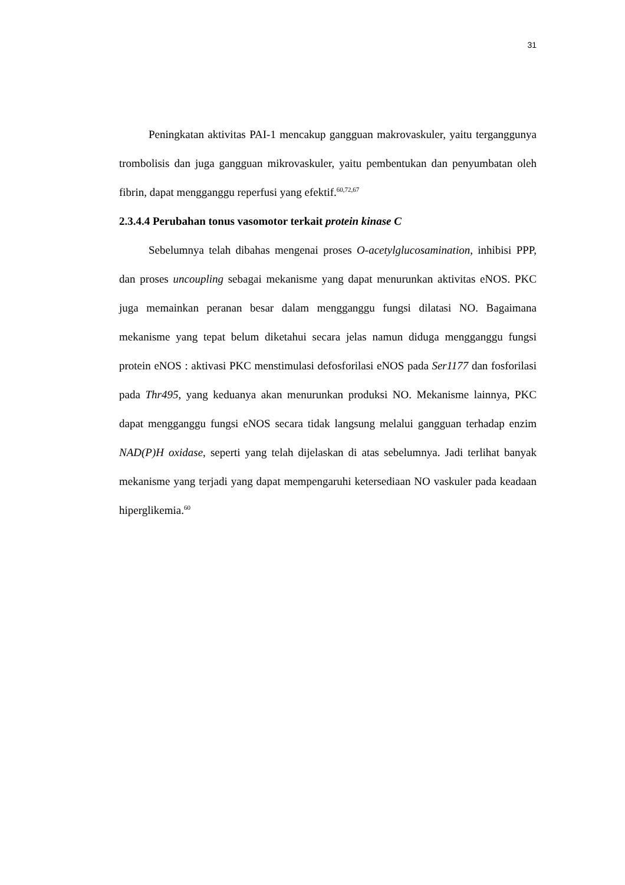31
Peningkatan aktivitas PAI-1 mencakup gangguan makrovaskuler, yaitu terganggunya trombolisis dan juga gangguan mikrovaskuler, yaitu pembentukan dan penyumbatan oleh fibrin, dapat mengganggu reperfusi yang efektif.<sup>60,72,67</sup>
2.3.4.4 Perubahan tonus vasomotor terkait protein kinase C
Sebelumnya telah dibahas mengenai proses O-acetylglucosamination, inhibisi PPP, dan proses uncoupling sebagai mekanisme yang dapat menurunkan aktivitas eNOS. PKC juga memainkan peranan besar dalam mengganggu fungsi dilatasi NO. Bagaimana mekanisme yang tepat belum diketahui secara jelas namun diduga mengganggu fungsi protein eNOS : aktivasi PKC menstimulasi defosforilasi eNOS pada Ser1177 dan fosforilasi pada Thr495, yang keduanya akan menurunkan produksi NO. Mekanisme lainnya, PKC dapat mengganggu fungsi eNOS secara tidak langsung melalui gangguan terhadap enzim NAD(P)H oxidase, seperti yang telah dijelaskan di atas sebelumnya. Jadi terlihat banyak mekanisme yang terjadi yang dapat mempengaruhi ketersediaan NO vaskuler pada keadaan hiperglikemia.<sup>60</sup>